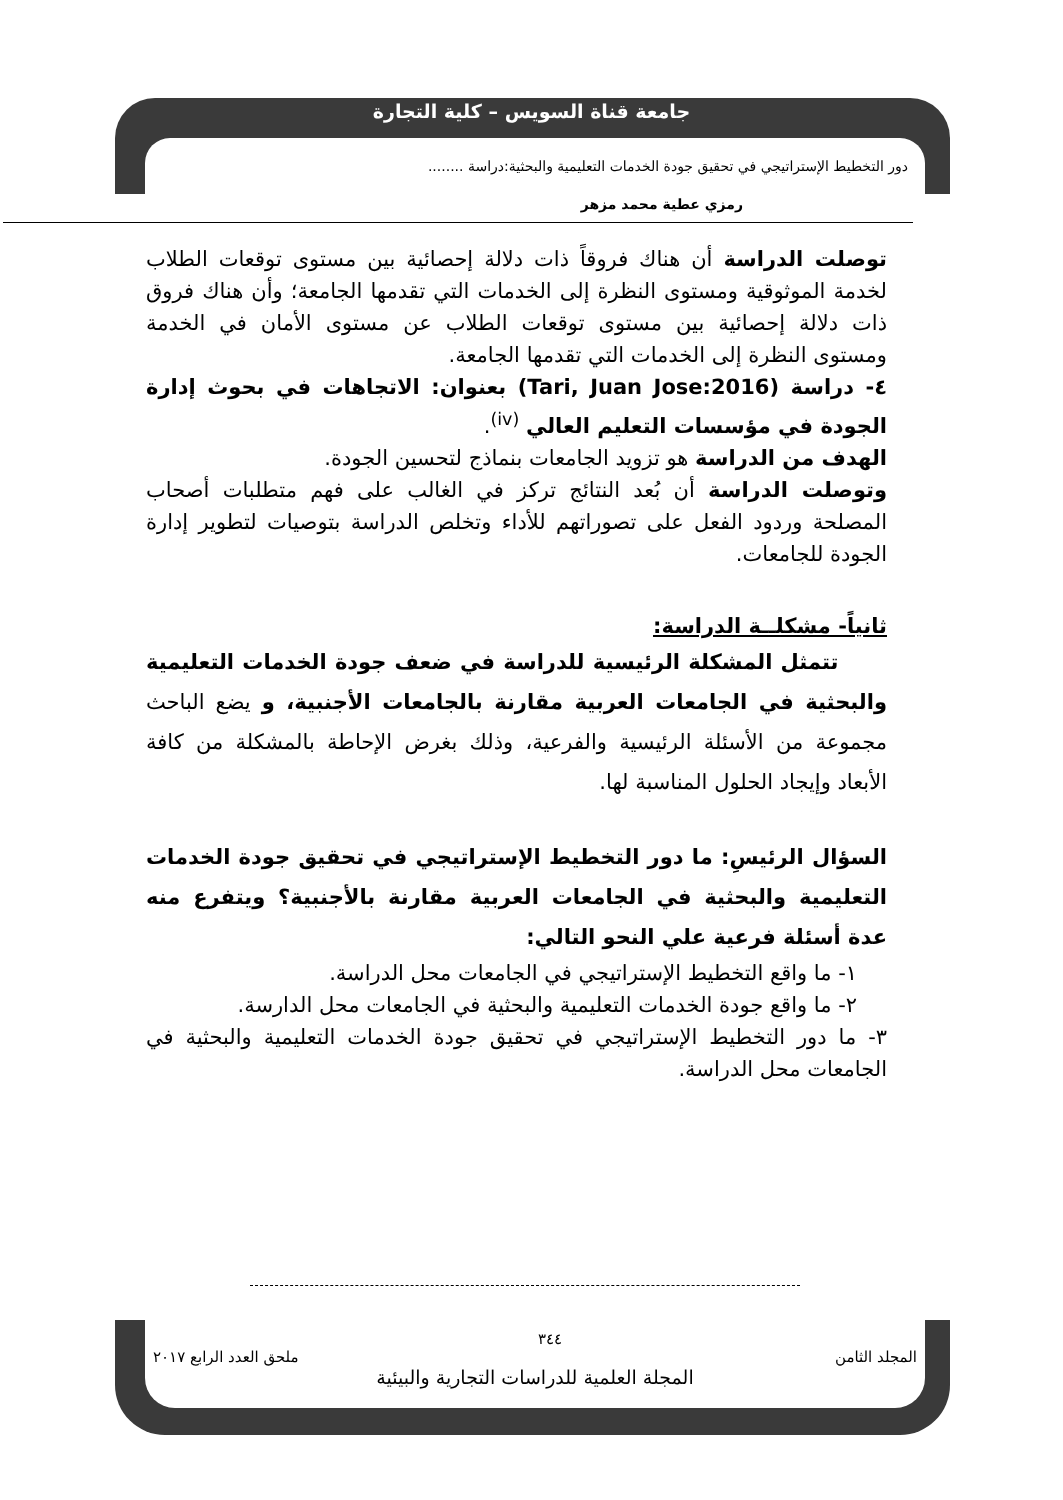جامعة قناة السويس – كلية التجارة
دور التخطيط الإستراتيجي في تحقيق جودة الخدمات التعليمية والبحثية:دراسة ........
رمزي عطية محمد مزهر
توصلت الدراسة أن هناك فروقاً ذات دلالة إحصائية بين مستوى توقعات الطلاب لخدمة الموثوقية ومستوى النظرة إلى الخدمات التي تقدمها الجامعة؛ وأن هناك فروق ذات دلالة إحصائية بين مستوى توقعات الطلاب عن مستوى الأمان في الخدمة ومستوى النظرة إلى الخدمات التي تقدمها الجامعة.
٤- دراسة (Tari, Juan Jose:2016) بعنوان: الاتجاهات في بحوث إدارة الجودة في مؤسسات التعليم العالي <sup>(iv)</sup>.
الهدف من الدراسة هو تزويد الجامعات بنماذج لتحسين الجودة.
وتوصلت الدراسة أن بُعد النتائج تركز في الغالب على فهم متطلبات أصحاب المصلحة وردود الفعل على تصوراتهم للأداء وتخلص الدراسة بتوصيات لتطوير إدارة الجودة للجامعات.
ثانياً- مشكلــة الدراسة:
تتمثل المشكلة الرئيسية للدراسة في ضعف جودة الخدمات التعليمية والبحثية في الجامعات العربية مقارنة بالجامعات الأجنبية، و يضع الباحث مجموعة من الأسئلة الرئيسية والفرعية، وذلك بغرض الإحاطة بالمشكلة من كافة الأبعاد وإيجاد الحلول المناسبة لها.
السؤال الرئيسِ: ما دور التخطيط الإستراتيجي في تحقيق جودة الخدمات التعليمية والبحثية في الجامعات العربية مقارنة بالأجنبية؟ ويتفرع منه عدة أسئلة فرعية علي النحو التالي:
١- ما واقع التخطيط الإستراتيجي في الجامعات محل الدراسة.
٢- ما واقع جودة الخدمات التعليمية والبحثية في الجامعات محل الدارسة.
٣- ما دور التخطيط الإستراتيجي في تحقيق جودة الخدمات التعليمية والبحثية في الجامعات محل الدراسة.
٣٤٤
المجلد الثامن ملحق العدد الرابع ٢٠١٧
المجلة العلمية للدراسات التجارية والبيئية